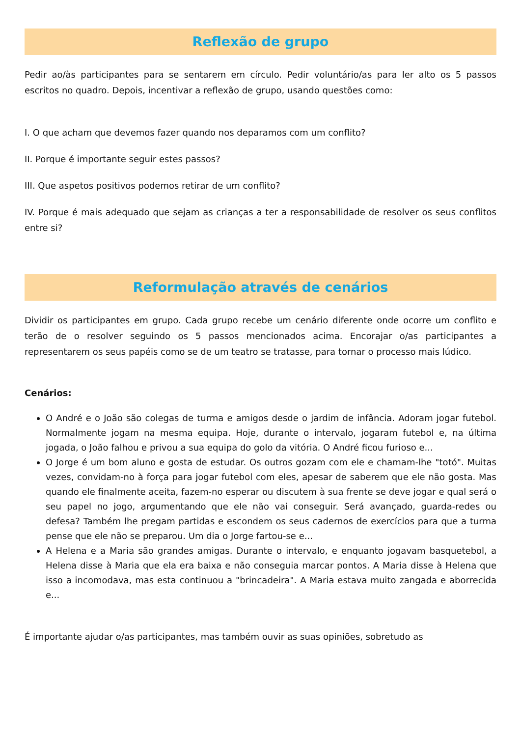Reflexão de grupo
Pedir ao/às participantes para se sentarem em círculo. Pedir voluntário/as para ler alto os 5 passos escritos no quadro. Depois, incentivar a reflexão de grupo, usando questões como:
I. O que acham que devemos fazer quando nos deparamos com um conflito?
II. Porque é importante seguir estes passos?
III. Que aspetos positivos podemos retirar de um conflito?
IV. Porque é mais adequado que sejam as crianças a ter a responsabilidade de resolver os seus conflitos entre si?
Reformulação através de cenários
Dividir os participantes em grupo. Cada grupo recebe um cenário diferente onde ocorre um conflito e terão de o resolver seguindo os 5 passos mencionados acima. Encorajar o/as participantes a representarem os seus papéis como se de um teatro se tratasse, para tornar o processo mais lúdico.
Cenários:
O André e o João são colegas de turma e amigos desde o jardim de infância. Adoram jogar futebol. Normalmente jogam na mesma equipa. Hoje, durante o intervalo, jogaram futebol e, na última jogada, o João falhou e privou a sua equipa do golo da vitória. O André ficou furioso e...
O Jorge é um bom aluno e gosta de estudar. Os outros gozam com ele e chamam-lhe "totó". Muitas vezes, convidam-no à força para jogar futebol com eles, apesar de saberem que ele não gosta. Mas quando ele finalmente aceita, fazem-no esperar ou discutem à sua frente se deve jogar e qual será o seu papel no jogo, argumentando que ele não vai conseguir. Será avançado, guarda-redes ou defesa? Também lhe pregam partidas e escondem os seus cadernos de exercícios para que a turma pense que ele não se preparou. Um dia o Jorge fartou-se e...
A Helena e a Maria são grandes amigas. Durante o intervalo, e enquanto jogavam basquetebol, a Helena disse à Maria que ela era baixa e não conseguia marcar pontos. A Maria disse à Helena que isso a incomodava, mas esta continuou a "brincadeira". A Maria estava muito zangada e aborrecida e...
É importante ajudar o/as participantes, mas também ouvir as suas opiniões, sobretudo as